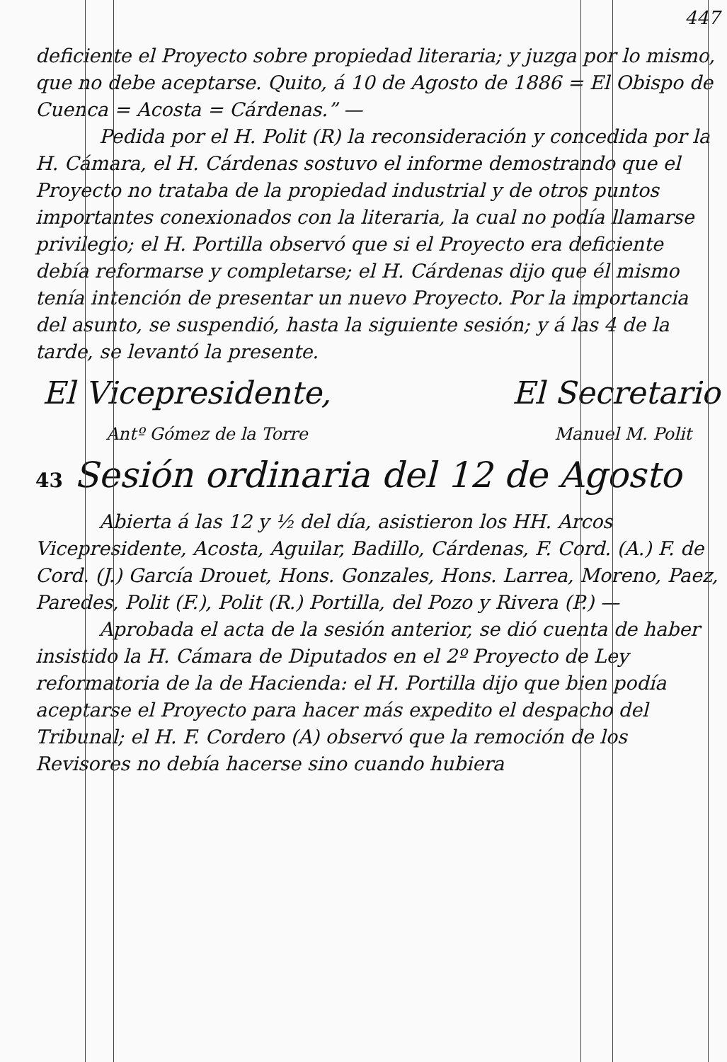447
deficiente el Proyecto sobre propiedad literaria; y juzga por lo mismo, que no debe aceptarse. Quito, á 10 de Agosto de 1886 = El Obispo de Cuenca = Acosta = Cárdenas.” —
Pedida por el H. Polit (R) la reconsideración y concedida por la H. Cámara, el H. Cárdenas sostuvo el informe demostrando que el Proyecto no trataba de la propiedad industrial y de otros puntos importantes conexionados con la literaria, la cual no podía llamarse privilegio; el H. Portilla observó que si el Proyecto era deficiente debía reformarse y completarse; el H. Cárdenas dijo que él mismo tenía intención de presentar un nuevo Proyecto. Por la importancia del asunto, se suspendió, hasta la siguiente sesión; y á las 4 de la tarde, se levantó la presente.
El Vicepresidente, El Secretario
Antº Gómez de la Torre Manuel M. Polit
43 Sesión ordinaria del 12 de Agosto
Abierta á las 12 y ½ del día, asistieron los HH. Arcos Vicepresidente, Acosta, Aguilar, Badillo, Cárdenas, F. Cord. (A.) F. de Cord. (J.) García Drouet, Hons. Gonzales, Hons. Larrea, Moreno, Paez, Paredes, Polit (F.), Polit (R.) Portilla, del Pozo y Rivera (P.) —
Aprobada el acta de la sesión anterior, se dió cuenta de haber insistido la H. Cámara de Diputados en el 2º Proyecto de Ley reformatoria de la de Hacienda: el H. Portilla dijo que bien podía aceptarse el Proyecto para hacer más expedito el despacho del Tribunal; el H. F. Cordero (A) observó que la remoción de los Revisores no debía hacerse sino cuando hubiera